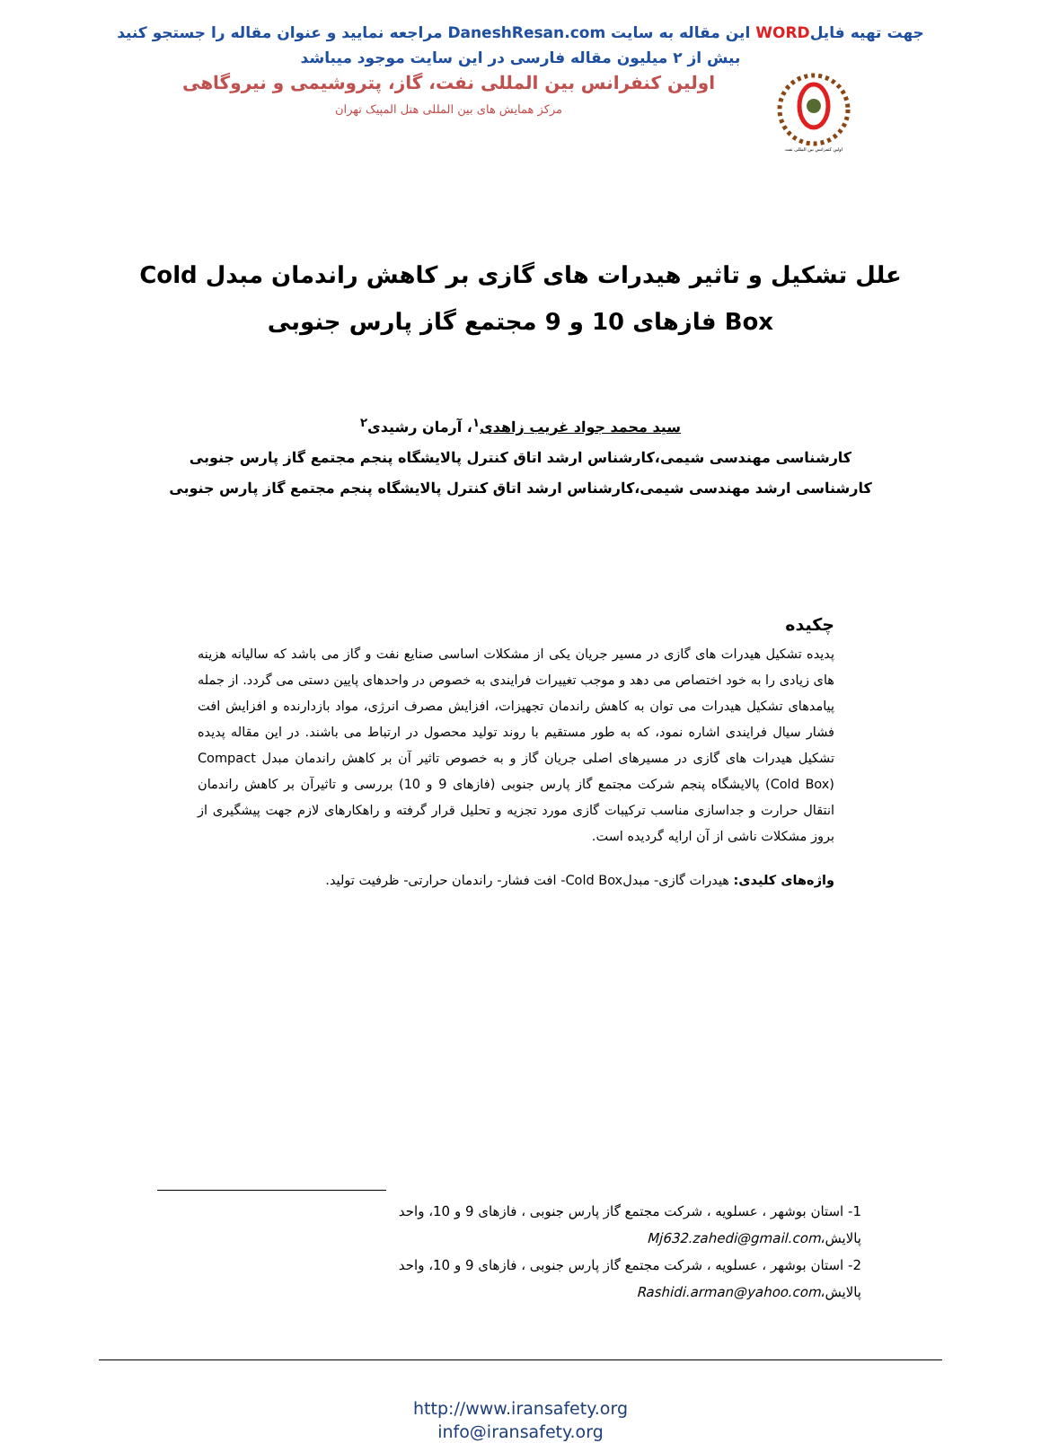جهت تهیه فایلWORD این مقاله به سایت DaneshResan.com مراجعه نمایید و عنوان مقاله را جستجو کنید
بیش از ۲ میلیون مقاله فارسی در این سایت موجود میباشد
اولین کنفرانس بین المللی نفت
اولین کنفرانس بین المللی نفت، گاز، پتروشیمی و نیروگاهی
مرکز همایش های بین المللی هتل المپیک تهران
علل تشکیل و تاثیر هیدرات های گازی بر کاهش راندمان مبدل Cold Box فازهای 10 و 9 مجتمع گاز پارس جنوبی
سید محمد جواد غریب زاهدی<sup>۱</sup>، آرمان رشیدی<sup>۲</sup>
کارشناسی مهندسی شیمی،کارشناس ارشد اتاق کنترل پالایشگاه پنجم مجتمع گاز پارس جنوبی
کارشناسی ارشد مهندسی شیمی،کارشناس ارشد اتاق کنترل پالایشگاه پنجم مجتمع گاز پارس جنوبی
چکیده
پدیده تشکیل هیدرات های گازی در مسیر جریان یکی از مشکلات اساسی صنایع نفت و گاز می باشد که سالیانه هزینه های زیادی را به خود اختصاص می دهد و موجب تغییرات فرایندی به خصوص در واحدهای پایین دستی می گردد. از جمله پیامدهای تشکیل هیدرات می توان به کاهش راندمان تجهیزات، افزایش مصرف انرژی، مواد بازدارنده و افزایش افت فشار سیال فرایندی اشاره نمود، که به طور مستقیم با روند تولید محصول در ارتباط می باشند. در این مقاله پدیده تشکیل هیدرات های گازی در مسیرهای اصلی جریان گاز و به خصوص تاثیر آن بر کاهش راندمان مبدل Compact (Cold Box) پالایشگاه پنجم شرکت مجتمع گاز پارس جنوبی (فازهای 9 و 10) بررسی و تاثیرآن بر کاهش راندمان انتقال حرارت و جداسازی مناسب ترکیبات گازی مورد تجزیه و تحلیل قرار گرفته و راهکارهای لازم جهت پیشگیری از بروز مشکلات ناشی از آن ارایه گردیده است.
واژه‌های کلیدی: هیدرات گازی- مبدلCold Box- افت فشار- راندمان حرارتی- ظرفیت تولید.
1- استان بوشهر ، عسلویه ، شرکت مجتمع گاز پارس جنوبی ، فازهای 9 و 10، واحد پالایش،Mj632.zahedi@gmail.com
2- استان بوشهر ، عسلویه ، شرکت مجتمع گاز پارس جنوبی ، فازهای 9 و 10، واحد پالایش،Rashidi.arman@yahoo.com
http://www.iransafety.org
info@iransafety.org